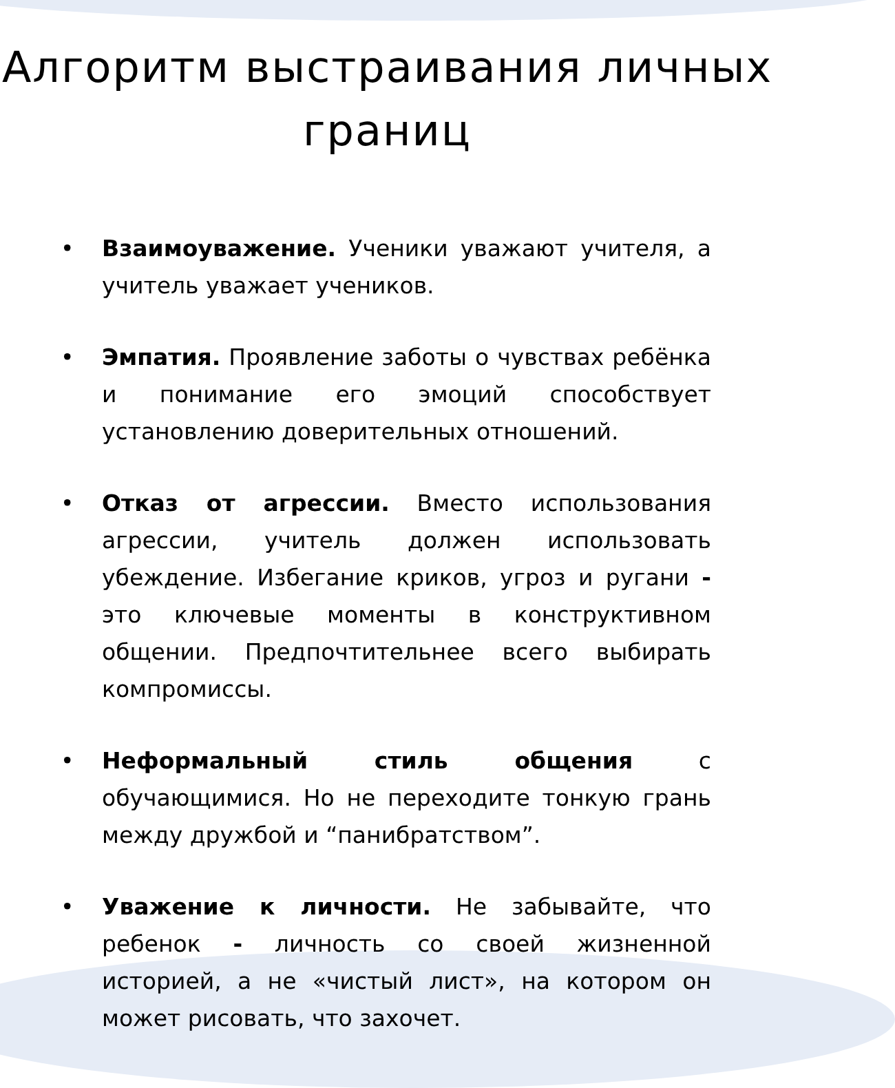Алгоритм выстраивания личных границ
• Взаимоуважение. Ученики уважают учителя, а учитель уважает учеников.
• Эмпатия. Проявление заботы о чувствах ребёнка и понимание его эмоций способствует установлению доверительных отношений.
• Отказ от агрессии. Вместо использования агрессии, учитель должен использовать убеждение. Избегание криков, угроз и ругани - это ключевые моменты в конструктивном общении. Предпочтительнее всего выбирать компромиссы.
• Неформальный стиль общения с обучающимися. Но не переходите тонкую грань между дружбой и “панибратством”.
• Уважение к личности. Не забывайте, что ребенок - личность со своей жизненной историей, а не «чистый лист», на котором он может рисовать, что захочет.